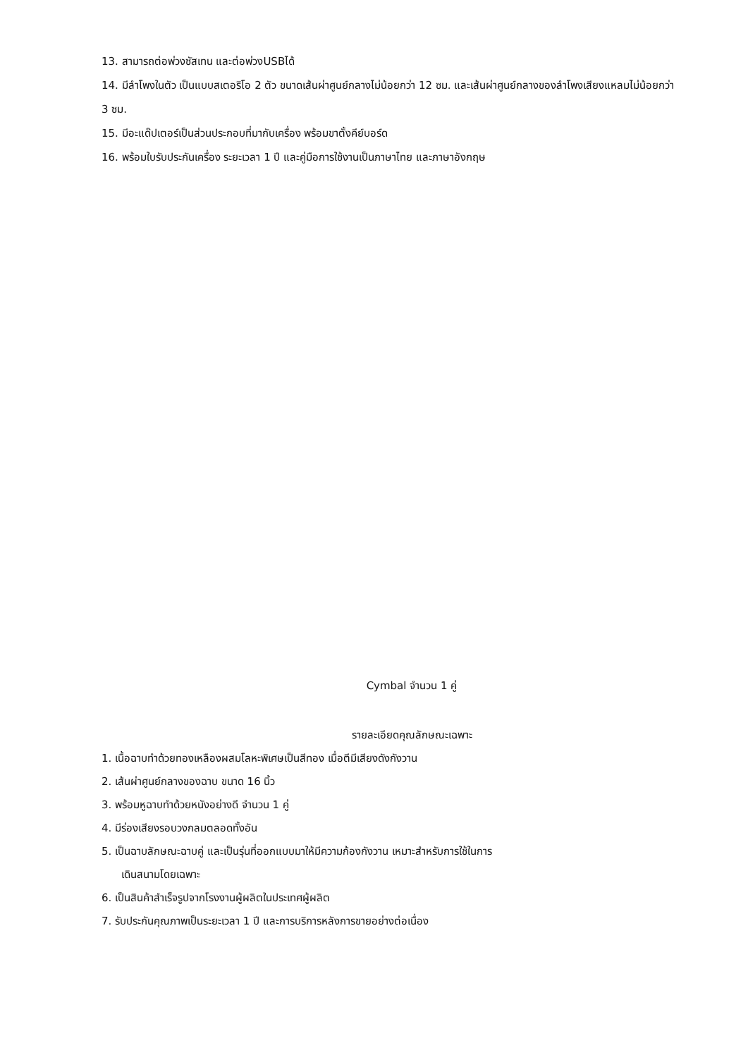13. สามารถต่อพ่วงซัสเทน และต่อพ่วงUSBได้
14. มีลำโพงในตัว เป็นแบบสเตอริโอ 2 ตัว ขนาดเส้นผ่าศูนย์กลางไม่น้อยกว่า 12 ซม. และเส้นผ่าศูนย์กลางของลำโพงเสียงแหลมไม่น้อยกว่า 3 ซม.
15. มีอะแด๊ปเตอร์เป็นส่วนประกอบที่มากับเครื่อง พร้อมขาตั้งคีย์บอร์ด
16. พร้อมใบรับประกันเครื่อง ระยะเวลา 1 ปี และคู่มือการใช้งานเป็นภาษาไทย และภาษาอังกฤษ
Cymbal จำนวน 1 คู่
รายละเอียดคุณลักษณะเฉพาะ
1. เนื้อฉาบทำด้วยทองเหลืองผสมโลหะพิเศษเป็นสีทอง เมื่อตีมีเสียงดังกังวาน
2. เส้นผ่าศูนย์กลางของฉาบ ขนาด 16 นิ้ว
3. พร้อมหูฉาบทำด้วยหนังอย่างดี จำนวน 1 คู่
4. มีร่องเสียงรอบวงกลมตลอดทั้งอัน
5. เป็นฉาบลักษณะฉาบคู่ และเป็นรุ่นที่ออกแบบมาให้มีความก้องกังวาน เหมาะสำหรับการใช้ในการ
เดินสนามโดยเฉพาะ
6. เป็นสินค้าสำเร็จรูปจากโรงงานผู้ผลิตในประเทศผู้ผลิต
7. รับประกันคุณภาพเป็นระยะเวลา 1 ปี และการบริการหลังการขายอย่างต่อเนื่อง